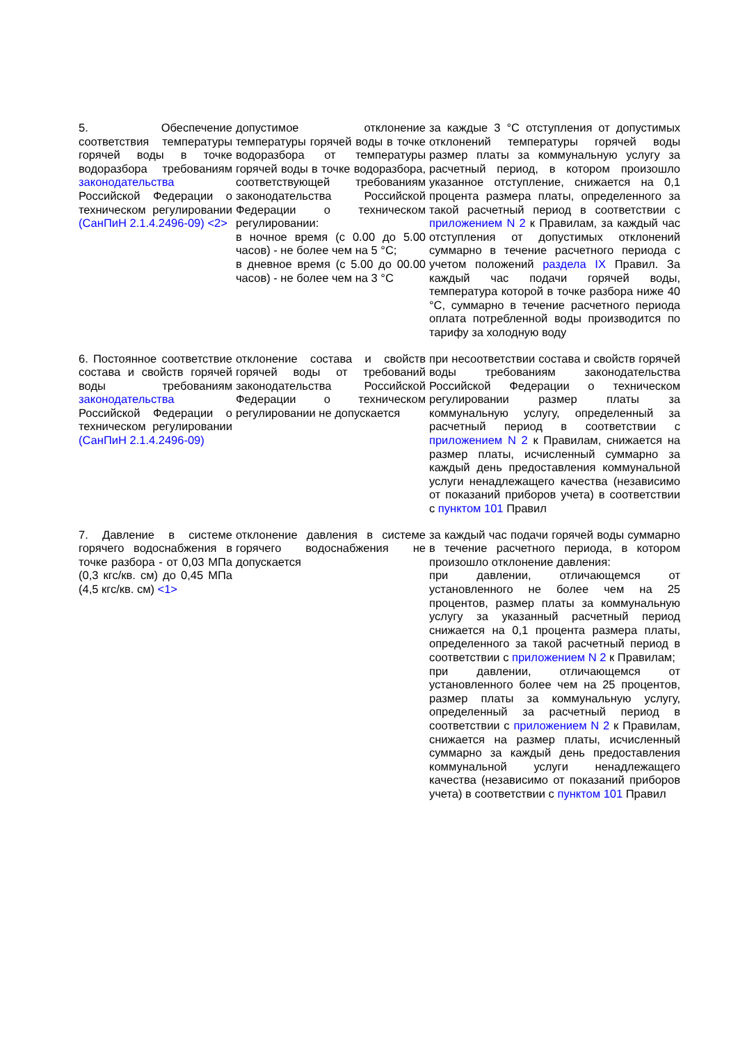| 5. Обеспечение соответствия температуры горячей воды в точке водоразбора требованиям законодательства Российской Федерации о техническом регулировании (СанПиН 2.1.4.2496-09) <2> | допустимое отклонение температуры горячей воды в точке водоразбора от температуры горячей воды в точке водоразбора, соответствующей требованиям законодательства Российской Федерации о техническом регулировании: в ночное время (с 0.00 до 5.00 часов) - не более чем на 5 °C; в дневное время (с 5.00 до 00.00 часов) - не более чем на 3 °C | за каждые 3 °C отступления от допустимых отклонений температуры горячей воды размер платы за коммунальную услугу за расчетный период, в котором произошло указанное отступление, снижается на 0,1 процента размера платы, определенного за такой расчетный период в соответствии с приложением N 2 к Правилам, за каждый час отступления от допустимых отклонений суммарно в течение расчетного периода с учетом положений раздела IX Правил. За каждый час подачи горячей воды, температура которой в точке разбора ниже 40 °C, суммарно в течение расчетного периода оплата потребленной воды производится по тарифу за холодную воду |
| 6. Постоянное соответствие состава и свойств горячей воды требованиям законодательства Российской Федерации о техническом регулировании (СанПиН 2.1.4.2496-09) | отклонение состава и свойств горячей воды от требований законодательства Российской Федерации о техническом регулировании не допускается | при несоответствии состава и свойств горячей воды требованиям законодательства Российской Федерации о техническом регулировании размер платы за коммунальную услугу, определенный за расчетный период в соответствии с приложением N 2 к Правилам, снижается на размер платы, исчисленный суммарно за каждый день предоставления коммунальной услуги ненадлежащего качества (независимо от показаний приборов учета) в соответствии с пунктом 101 Правил |
| 7. Давление в системе горячего водоснабжения в точке разбора - от 0,03 МПа (0,3 кгс/кв. см) до 0,45 МПа (4,5 кгс/кв. см) <1> | отклонение давления в системе горячего водоснабжения не допускается | за каждый час подачи горячей воды суммарно в течение расчетного периода, в котором произошло отклонение давления: при давлении, отличающемся от установленного не более чем на 25 процентов, размер платы за коммунальную услугу за указанный расчетный период снижается на 0,1 процента размера платы, определенного за такой расчетный период в соответствии с приложением N 2 к Правилам; при давлении, отличающемся от установленного более чем на 25 процентов, размер платы за коммунальную услугу, определенный за расчетный период в соответствии с приложением N 2 к Правилам, снижается на размер платы, исчисленный суммарно за каждый день предоставления коммунальной услуги ненадлежащего качества (независимо от показаний приборов учета) в соответствии с пунктом 101 Правил |